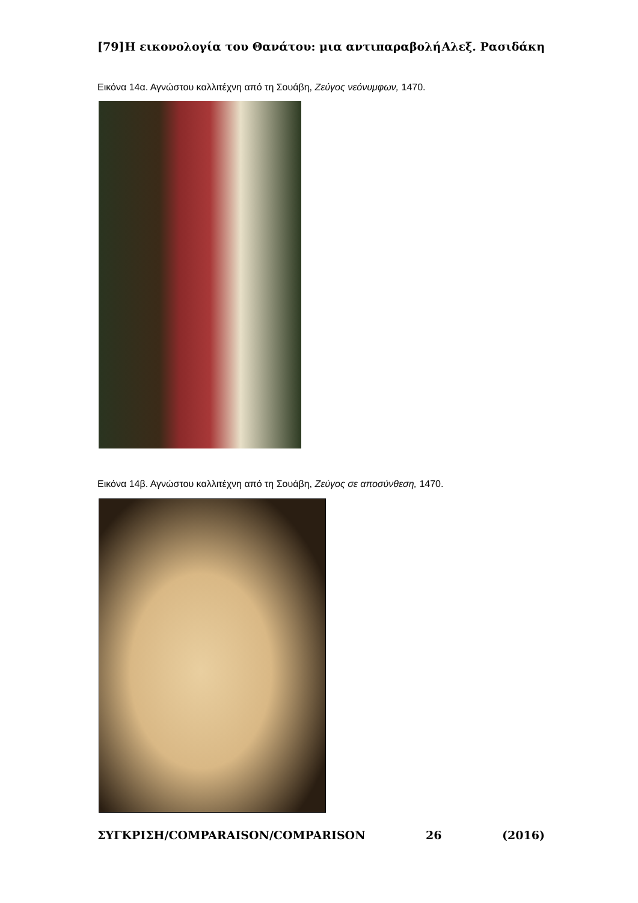[79] Η εικονολογία του Θανάτου: μια αντιπαραβολή Αλεξ. Ρασιδάκη
Εικόνα 14α. Αγνώστου καλλιτέχνη από τη Σουάβη, Ζεύγος νεόνυμφων, 1470.
Εικόνα 14β. Αγνώστου καλλιτέχνη από τη Σουάβη, Ζεύγος σε αποσύνθεση, 1470.
ΣΥΓΚΡΙΣΗ/COMPARAISON/COMPARISON 26 (2016)